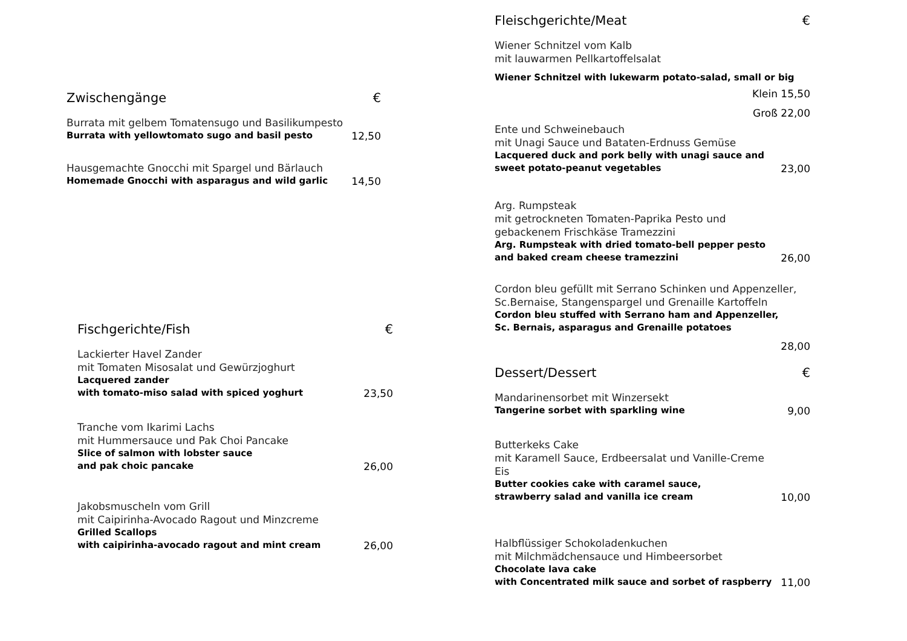Zwischengänge €
Burrata mit gelbem Tomatensugo und Basilikumpesto
Burrata with yellowtomato sugo and basil pesto
12,50
Hausgemachte Gnocchi mit Spargel und Bärlauch
Homemade Gnocchi with asparagus and wild garlic
14,50
Fischgerichte/Fish €
Lackierter Havel Zander
mit Tomaten Misosalat und Gewürzjoghurt
Lacquered zander
with tomato-miso salad with spiced yoghurt
23,50
Tranche vom Ikarimi Lachs
mit Hummersauce und Pak Choi Pancake
Slice of salmon with lobster sauce
and pak choic pancake
26,00
Jakobsmuscheln vom Grill
mit Caipirinha-Avocado Ragout und Minzcreme
Grilled Scallops
with caipirinha-avocado ragout and mint cream
26,00
Fleischgerichte/Meat €
Wiener Schnitzel vom Kalb
mit lauwarmen Pellkartoffelsalat
Wiener Schnitzel with lukewarm potato-salad, small or big
Klein 15,50
Groß 22,00
Ente und Schweinebauch
mit Unagi Sauce und Bataten-Erdnuss Gemüse
Lacquered duck and pork belly with unagi sauce and
sweet potato-peanut vegetables
23,00
Arg. Rumpsteak
mit getrockneten Tomaten-Paprika Pesto und
gebackenem Frischkäse Tramezzini
Arg. Rumpsteak with dried tomato-bell pepper pesto
and baked cream cheese tramezzini
26,00
Cordon bleu gefüllt mit Serrano Schinken und Appenzeller,
Sc.Bernaise, Stangenspargel und Grenaille Kartoffeln
Cordon bleu stuffed with Serrano ham and Appenzeller,
Sc. Bernais, asparagus and Grenaille potatoes
28,00
Dessert/Dessert €
Mandarinensorbet mit Winzersekt
Tangerine sorbet with sparkling wine
9,00
Butterkeks Cake
mit Karamell Sauce, Erdbeersalat und Vanille-Creme Eis
Butter cookies cake with caramel sauce,
strawberry salad and vanilla ice cream
10,00
Halbflüssiger Schokoladenkuchen
mit Milchmädchensauce und Himbeersorbet
Chocolate lava cake
with Concentrated milk sauce and sorbet of raspberry
11,00